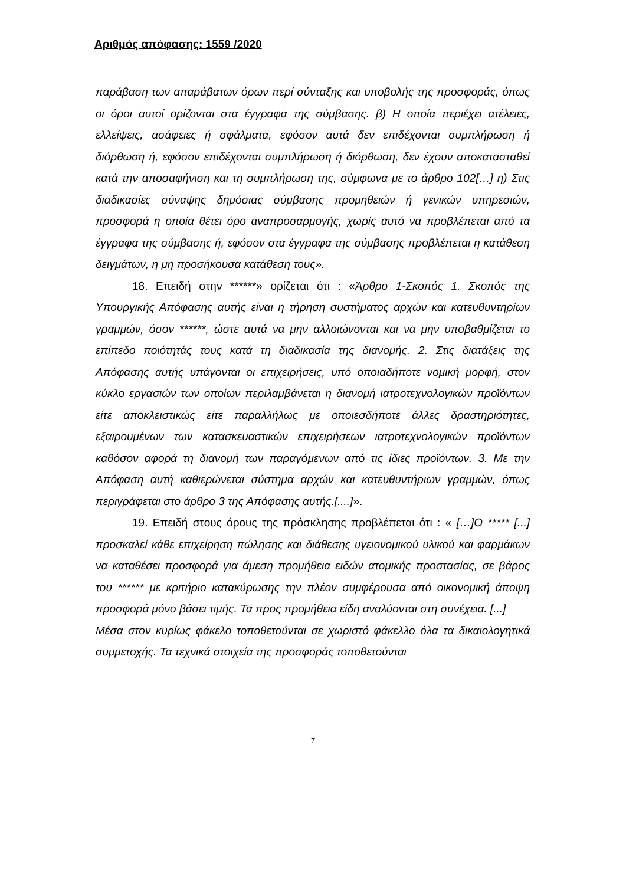Αριθμός απόφασης: 1559 /2020
παράβαση των απαράβατων όρων περί σύνταξης και υποβολής της προσφοράς, όπως οι όροι αυτοί ορίζονται στα έγγραφα της σύμβασης. β) Η οποία περιέχει ατέλειες, ελλείψεις, ασάφειες ή σφάλματα, εφόσον αυτά δεν επιδέχονται συμπλήρωση ή διόρθωση ή, εφόσον επιδέχονται συμπλήρωση ή διόρθωση, δεν έχουν αποκατασταθεί κατά την αποσαφήνιση και τη συμπλήρωση της, σύμφωνα με το άρθρο 102[…] η) Στις διαδικασίες σύναψης δημόσιας σύμβασης προμηθειών ή γενικών υπηρεσιών, προσφορά η οποία θέτει όρο αναπροσαρμογής, χωρίς αυτό να προβλέπεται από τα έγγραφα της σύμβασης ή, εφόσον στα έγγραφα της σύμβασης προβλέπεται η κατάθεση δειγμάτων, η μη προσήκουσα κατάθεση τους».
18. Επειδή στην ******» ορίζεται ότι : «Άρθρο 1-Σκοπός 1. Σκοπός της Υπουργικής Απόφασης αυτής είναι η τήρηση συστήματος αρχών και κατευθυντηρίων γραμμών, όσον ******, ώστε αυτά να μην αλλοιώνονται και να μην υποβαθμίζεται το επίπεδο ποιότητάς τους κατά τη διαδικασία της διανομής. 2. Στις διατάξεις της Απόφασης αυτής υπάγονται οι επιχειρήσεις, υπό οποιαδήποτε νομική μορφή, στον κύκλο εργασιών των οποίων περιλαμβάνεται η διανομή ιατροτεχνολογικών προϊόντων είτε αποκλειστικώς είτε παραλλήλως με οποιεσδήποτε άλλες δραστηριότητες, εξαιρουμένων των κατασκευαστικών επιχειρήσεων ιατροτεχνολογικών προϊόντων καθόσον αφορά τη διανομή των παραγόμενων από τις ίδιες προϊόντων. 3. Με την Απόφαση αυτή καθιερώνεται σύστημα αρχών και κατευθυντήριων γραμμών, όπως περιγράφεται στο άρθρο 3 της Απόφασης αυτής.[....]».
19. Επειδή στους όρους της πρόσκλησης προβλέπεται ότι : « […]Ο ***** [...] προσκαλεί κάθε επιχείρηση πώλησης και διάθεσης υγειονομικού υλικού και φαρμάκων να καταθέσει προσφορά για άμεση προμήθεια ειδών ατομικής προστασίας, σε βάρος του ****** με κριτήριο κατακύρωσης την πλέον συμφέρουσα από οικονομική άποψη προσφορά μόνο βάσει τιμής. Τα προς προμήθεια είδη αναλύονται στη συνέχεια. [...]
Μέσα στον κυρίως φάκελο τοποθετούνται σε χωριστό φάκελλο όλα τα δικαιολογητικά συμμετοχής. Τα τεχνικά στοιχεία της προσφοράς τοποθετούνται
7